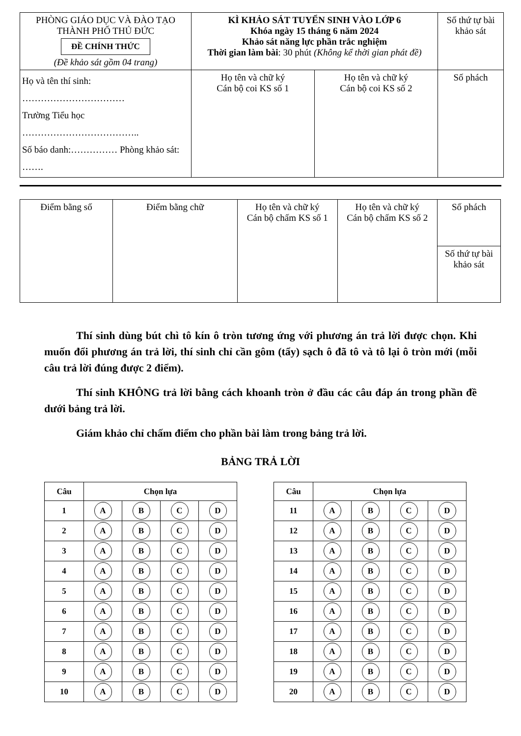| PHÒNG GIÁO DỤC VÀ ĐÀO TẠO THÀNH PHỐ THỦ ĐỨC ĐỀ CHÍNH THỨC (Đề khảo sát gồm 04 trang) | KÌ KHẢO SÁT TUYỂN SINH VÀO LỚP 6 Khóa ngày 15 tháng 6 năm 2024 Khảo sát năng lực phần trắc nghiệm Thời gian làm bài : 30 phút (Không kể thời gian phát đề) | | Số thứ tự bài khảo sát |
| Họ và tên thí sinh: …………………………… Trường Tiểu học ……………………………….. Số báo danh:…………… Phòng khảo sát: ……. | Họ tên và chữ ký Cán bộ coi KS số 1 | Họ tên và chữ ký Cán bộ coi KS số 2 | Số phách |
| Điểm bằng số | Điểm bằng chữ | Họ tên và chữ ký Cán bộ chấm KS số 1 | Họ tên và chữ ký Cán bộ chấm KS số 2 | Số phách |
| | | | | Số thứ tự bài khảo sát |
Thí sinh dùng bút chì tô kín ô tròn tương ứng với phương án trả lời được chọn. Khi muốn đổi phương án trả lời, thí sinh chỉ cần gôm (tẩy) sạch ô đã tô và tô lại ô tròn mới (mỗi câu trả lời đúng được 2 điểm).
Thí sinh KHÔNG trả lời bằng cách khoanh tròn ở đầu các câu đáp án trong phần đề dưới bảng trả lời.
Giám khảo chỉ chấm điểm cho phần bài làm trong bảng trả lời.
BẢNG TRẢ LỜI
| Câu | Chọn lựa | | | | | Câu | Chọn lựa | | | |
| 1 | A | B | C | D | | 11 | A | B | C | D |
| 2 | A | B | C | D | | 12 | A | B | C | D |
| 3 | A | B | C | D | | 13 | A | B | C | D |
| 4 | A | B | C | D | | 14 | A | B | C | D |
| 5 | A | B | C | D | | 15 | A | B | C | D |
| 6 | A | B | C | D | | 16 | A | B | C | D |
| 7 | A | B | C | D | | 17 | A | B | C | D |
| 8 | A | B | C | D | | 18 | A | B | C | D |
| 9 | A | B | C | D | | 19 | A | B | C | D |
| 10 | A | B | C | D | | 20 | A | B | C | D |